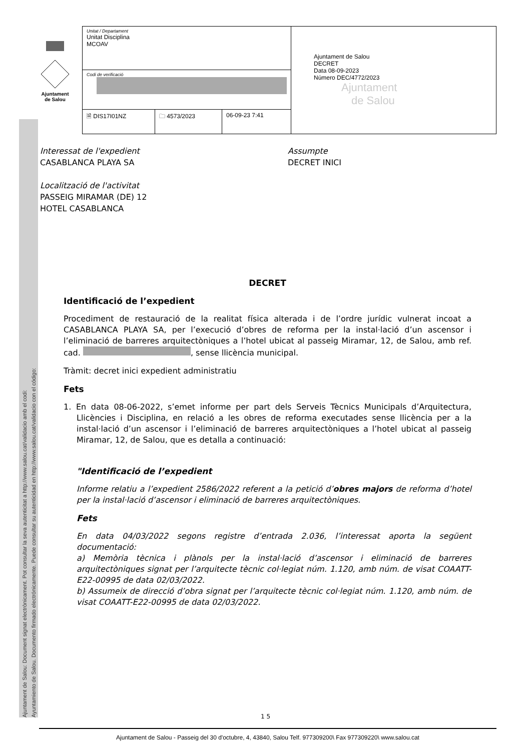Ajuntament de Salou: Document signat electrònicament. Pot consultar la seva autenticitat a http://www.salou.cat/validacio amb el codi:
Ayuntamiento de Salou. Documento firmado electrónicamente. Puede consultar su autenticidad en http://www.salou.cat/validacio con el código:
Ajuntament
de Salou
| Unitat / Departament Unitat Disciplina MCOAV | | | Ajuntament de Salou DECRET Data 08-09-2023 Número DEC/4772/2023 Ajuntament de Salou |
| Codi de verificació | | | |
| 🗎 DIS17I01NZ | 🗀 4573/2023 | 06-09-23 7:41 | |
Interessat de l'expedient
CASABLANCA PLAYA SA
Localització de l'activitat
PASSEIG MIRAMAR (DE) 12
HOTEL CASABLANCA
Assumpte
DECRET INICI
DECRET
Identificació de l’expedient
Procediment de restauració de la realitat física alterada i de l’ordre jurídic vulnerat incoat a CASABLANCA PLAYA SA, per l’execució d’obres de reforma per la instal·lació d’un ascensor i l’eliminació de barreres arquitectòniques a l’hotel ubicat al passeig Miramar, 12, de Salou, amb ref. cad. , sense llicència municipal.
Tràmit: decret inici expedient administratiu
Fets
1. En data 08-06-2022, s’emet informe per part dels Serveis Tècnics Municipals d’Arquitectura, Llicències i Disciplina, en relació a les obres de reforma executades sense llicència per a la instal·lació d’un ascensor i l’eliminació de barreres arquitectòniques a l’hotel ubicat al passeig Miramar, 12, de Salou, que es detalla a continuació:
"Identificació de l’expedient
Informe relatiu a l’expedient 2586/2022 referent a la petició d’obres majors de reforma d’hotel per la instal·lació d’ascensor i eliminació de barreres arquitectòniques.
Fets
En data 04/03/2022 segons registre d’entrada 2.036, l’interessat aporta la següent documentació:
a) Memòria tècnica i plànols per la instal·lació d’ascensor i eliminació de barreres arquitectòniques signat per l’arquitecte tècnic col·legiat núm. 1.120, amb núm. de visat COAATT-E22-00995 de data 02/03/2022.
b) Assumeix de direcció d’obra signat per l’arquitecte tècnic col·legiat núm. 1.120, amb núm. de visat COAATT-E22-00995 de data 02/03/2022.
1 5
Ajuntament de Salou - Passeig del 30 d'octubre, 4, 43840, Salou Telf. 977309200\ Fax 977309220\ www.salou.cat